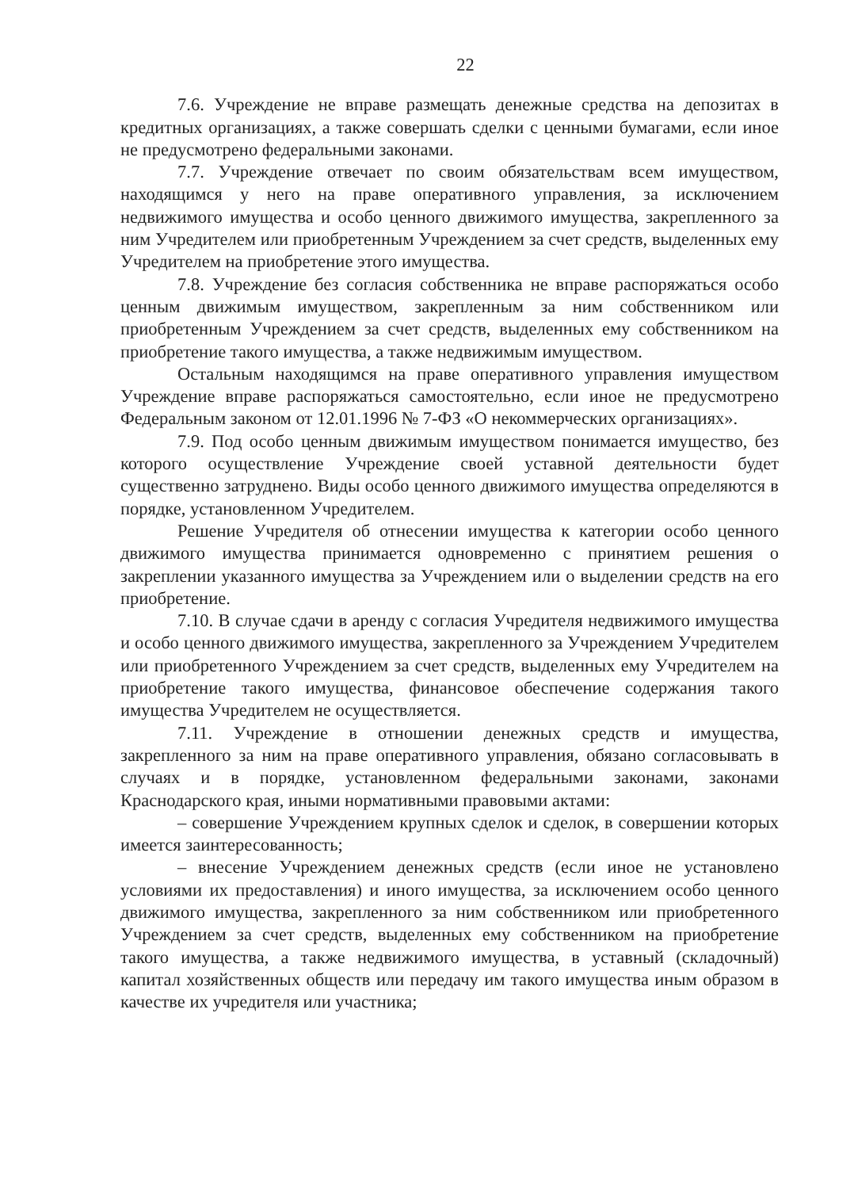22
7.6. Учреждение не вправе размещать денежные средства на депозитах в кредитных организациях, а также совершать сделки с ценными бумагами, если иное не предусмотрено федеральными законами.
7.7. Учреждение отвечает по своим обязательствам всем имуществом, находящимся у него на праве оперативного управления, за исключением недвижимого имущества и особо ценного движимого имущества, закрепленного за ним Учредителем или приобретенным Учреждением за счет средств, выделенных ему Учредителем на приобретение этого имущества.
7.8. Учреждение без согласия собственника не вправе распоряжаться особо ценным движимым имуществом, закрепленным за ним собственником или приобретенным Учреждением за счет средств, выделенных ему собственником на приобретение такого имущества, а также недвижимым имуществом.
Остальным находящимся на праве оперативного управления имуществом Учреждение вправе распоряжаться самостоятельно, если иное не предусмотрено Федеральным законом от 12.01.1996 № 7-ФЗ «О некоммерческих организациях».
7.9. Под особо ценным движимым имуществом понимается имущество, без которого осуществление Учреждение своей уставной деятельности будет существенно затруднено. Виды особо ценного движимого имущества определяются в порядке, установленном Учредителем.
Решение Учредителя об отнесении имущества к категории особо ценного движимого имущества принимается одновременно с принятием решения о закреплении указанного имущества за Учреждением или о выделении средств на его приобретение.
7.10. В случае сдачи в аренду с согласия Учредителя недвижимого имущества и особо ценного движимого имущества, закрепленного за Учреждением Учредителем или приобретенного Учреждением за счет средств, выделенных ему Учредителем на приобретение такого имущества, финансовое обеспечение содержания такого имущества Учредителем не осуществляется.
7.11. Учреждение в отношении денежных средств и имущества, закрепленного за ним на праве оперативного управления, обязано согласовывать в случаях и в порядке, установленном федеральными законами, законами Краснодарского края, иными нормативными правовыми актами:
– совершение Учреждением крупных сделок и сделок, в совершении которых имеется заинтересованность;
– внесение Учреждением денежных средств (если иное не установлено условиями их предоставления) и иного имущества, за исключением особо ценного движимого имущества, закрепленного за ним собственником или приобретенного Учреждением за счет средств, выделенных ему собственником на приобретение такого имущества, а также недвижимого имущества, в уставный (складочный) капитал хозяйственных обществ или передачу им такого имущества иным образом в качестве их учредителя или участника;